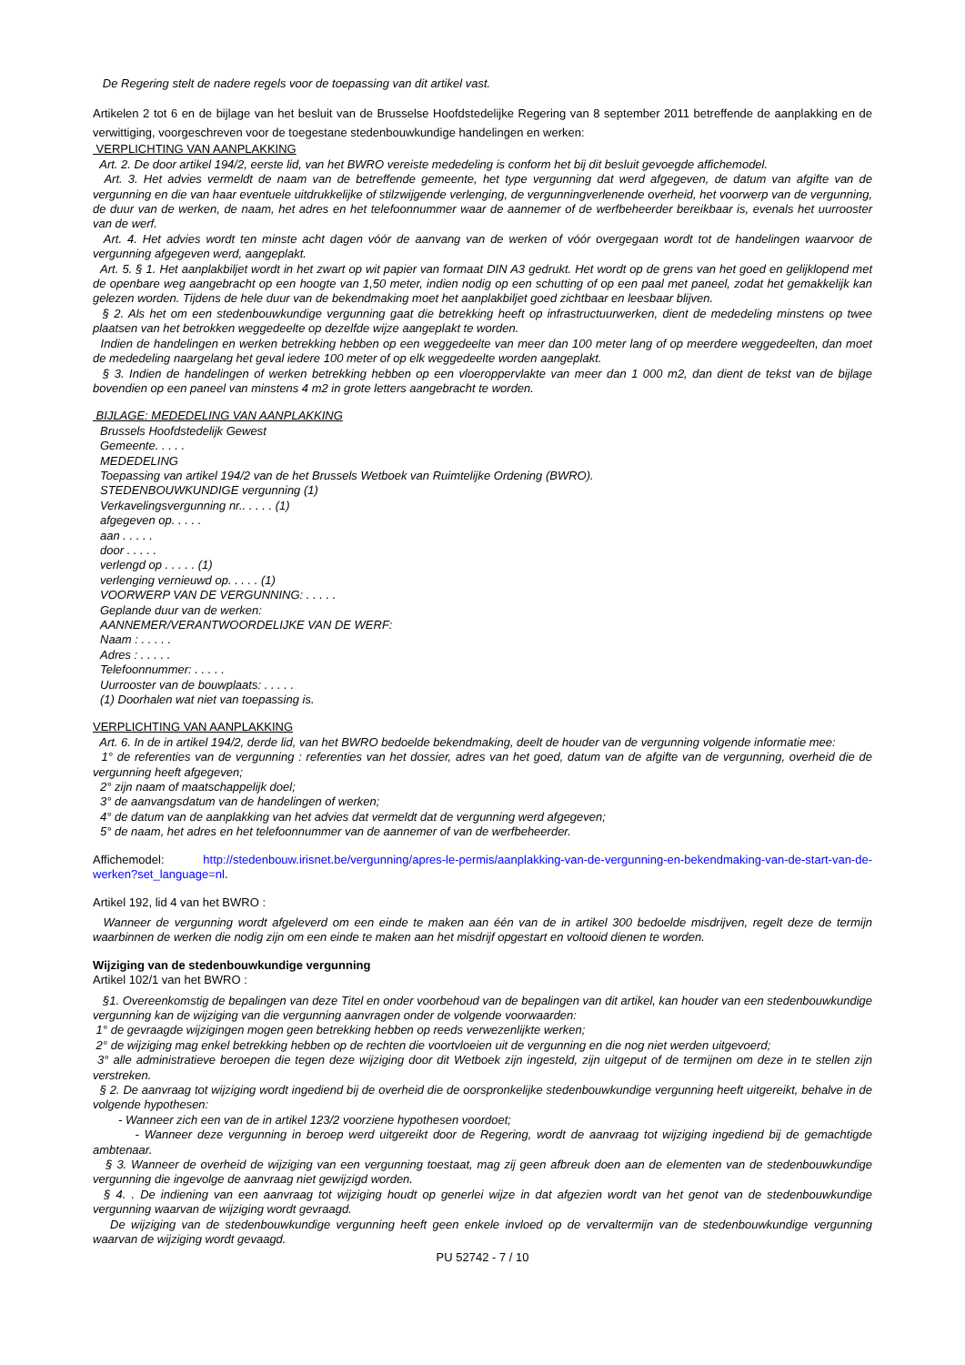De Regering stelt de nadere regels voor de toepassing van dit artikel vast.
Artikelen 2 tot 6 en de bijlage van het besluit van de Brusselse Hoofdstedelijke Regering van 8 september 2011 betreffende de aanplakking en de verwittiging, voorgeschreven voor de toegestane stedenbouwkundige handelingen en werken:
VERPLICHTING VAN AANPLAKKING
Art. 2. De door artikel 194/2, eerste lid, van het BWRO vereiste mededeling is conform het bij dit besluit gevoegde affichemodel.
Art. 3. Het advies vermeldt de naam van de betreffende gemeente, het type vergunning dat werd afgegeven, de datum van afgifte van de vergunning en die van haar eventuele uitdrukkelijke of stilzwijgende verlenging, de vergunningverlenende overheid, het voorwerp van de vergunning, de duur van de werken, de naam, het adres en het telefoonnummer waar de aannemer of de werfbeheerder bereikbaar is, evenals het uurrooster van de werf.
Art. 4. Het advies wordt ten minste acht dagen vóór de aanvang van de werken of vóór overgegaan wordt tot de handelingen waarvoor de vergunning afgegeven werd, aangeplakt.
Art. 5. § 1. Het aanplakbiljet wordt in het zwart op wit papier van formaat DIN A3 gedrukt. Het wordt op de grens van het goed en gelijklopend met de openbare weg aangebracht op een hoogte van 1,50 meter, indien nodig op een schutting of op een paal met paneel, zodat het gemakkelijk kan gelezen worden. Tijdens de hele duur van de bekendmaking moet het aanplakbiljet goed zichtbaar en leesbaar blijven.
§ 2. Als het om een stedenbouwkundige vergunning gaat die betrekking heeft op infrastructuurwerken, dient de mededeling minstens op twee plaatsen van het betrokken weggedeelte op dezelfde wijze aangeplakt te worden.
Indien de handelingen en werken betrekking hebben op een weggedeelte van meer dan 100 meter lang of op meerdere weggedeelten, dan moet de mededeling naargelang het geval iedere 100 meter of op elk weggedeelte worden aangeplakt.
§ 3. Indien de handelingen of werken betrekking hebben op een vloeroppervlakte van meer dan 1 000 m2, dan dient de tekst van de bijlage bovendien op een paneel van minstens 4 m2 in grote letters aangebracht te worden.
BIJLAGE: MEDEDELING VAN AANPLAKKING
Brussels Hoofdstedelijk Gewest
Gemeente. . . . .
MEDEDELING
Toepassing van artikel 194/2 van de het Brussels Wetboek van Ruimtelijke Ordening (BWRO).
STEDENBOUWKUNDIGE vergunning (1)
Verkavelingsvergunning nr.. . . . . (1)
afgegeven op. . . . .
aan . . . . .
door . . . . .
verlengd op . . . . . (1)
verlenging vernieuwd op. . . . . (1)
VOORWERP VAN DE VERGUNNING: . . . . .
Geplande duur van de werken:
AANNEMER/VERANTWOORDELIJKE VAN DE WERF:
Naam : . . . . .
Adres : . . . . .
Telefoonnummer: . . . . .
Uurrooster van de bouwplaats: . . . . .
(1) Doorhalen wat niet van toepassing is.
VERPLICHTING VAN AANPLAKKING
Art. 6. In de in artikel 194/2, derde lid, van het BWRO bedoelde bekendmaking, deelt de houder van de vergunning volgende informatie mee:
1° de referenties van de vergunning : referenties van het dossier, adres van het goed, datum van de afgifte van de vergunning, overheid die de vergunning heeft afgegeven;
2° zijn naam of maatschappelijk doel;
3° de aanvangsdatum van de handelingen of werken;
4° de datum van de aanplakking van het advies dat vermeldt dat de vergunning werd afgegeven;
5° de naam, het adres en het telefoonnummer van de aannemer of van de werfbeheerder.
Affichemodel: http://stedenbouw.irisnet.be/vergunning/apres-le-permis/aanplakking-van-de-vergunning-en-bekendmaking-van-de-start-van-de-werken?set_language=nl.
Artikel 192, lid 4 van het BWRO :
Wanneer de vergunning wordt afgeleverd om een einde te maken aan één van de in artikel 300 bedoelde misdrijven, regelt deze de termijn waarbinnen de werken die nodig zijn om een einde te maken aan het misdrijf opgestart en voltooid dienen te worden.
Wijziging van de stedenbouwkundige vergunning
Artikel 102/1 van het BWRO :
§1. Overeenkomstig de bepalingen van deze Titel en onder voorbehoud van de bepalingen van dit artikel, kan houder van een stedenbouwkundige vergunning kan de wijziging van die vergunning aanvragen onder de volgende voorwaarden:
1° de gevraagde wijzigingen mogen geen betrekking hebben op reeds verwezenlijkte werken;
2° de wijziging mag enkel betrekking hebben op de rechten die voortvloeien uit de vergunning en die nog niet werden uitgevoerd;
3° alle administratieve beroepen die tegen deze wijziging door dit Wetboek zijn ingesteld, zijn uitgeput of de termijnen om deze in te stellen zijn verstreken.
§ 2. De aanvraag tot wijziging wordt ingediend bij de overheid die de oorspronkelijke stedenbouwkundige vergunning heeft uitgereikt, behalve in de volgende hypothesen:
- Wanneer zich een van de in artikel 123/2 voorziene hypothesen voordoet;
- Wanneer deze vergunning in beroep werd uitgereikt door de Regering, wordt de aanvraag tot wijziging ingediend bij de gemachtigde ambtenaar.
§ 3. Wanneer de overheid de wijziging van een vergunning toestaat, mag zij geen afbreuk doen aan de elementen van de stedenbouwkundige vergunning die ingevolge de aanvraag niet gewijzigd worden.
§ 4. . De indiening van een aanvraag tot wijziging houdt op generlei wijze in dat afgezien wordt van het genot van de stedenbouwkundige vergunning waarvan de wijziging wordt gevraagd.
De wijziging van de stedenbouwkundige vergunning heeft geen enkele invloed op de vervaltermijn van de stedenbouwkundige vergunning waarvan de wijziging wordt gevaagd.
PU 52742 - 7 / 10